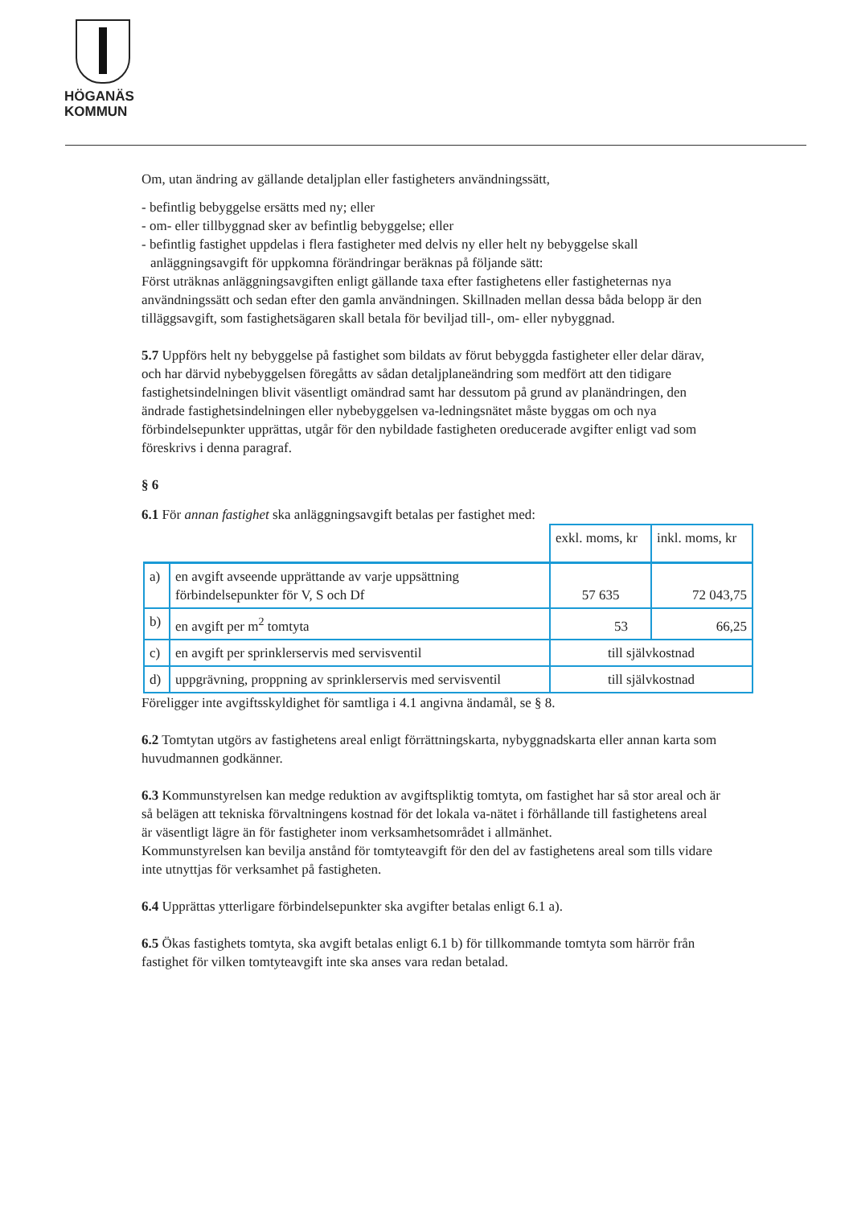HÖGANÄS
KOMMUN
Om, utan ändring av gällande detaljplan eller fastigheters användningssätt,
- befintlig bebyggelse ersätts med ny; eller
- om- eller tillbyggnad sker av befintlig bebyggelse; eller
- befintlig fastighet uppdelas i flera fastigheter med delvis ny eller helt ny bebyggelse skall anläggningsavgift för uppkomna förändringar beräknas på följande sätt:
Först uträknas anläggningsavgiften enligt gällande taxa efter fastighetens eller fastigheternas nya användningssätt och sedan efter den gamla användningen. Skillnaden mellan dessa båda belopp är den tilläggsavgift, som fastighetsägaren skall betala för beviljad till-, om- eller nybyggnad.
5.7 Uppförs helt ny bebyggelse på fastighet som bildats av förut bebyggda fastigheter eller delar därav, och har därvid nybebyggelsen föregåtts av sådan detaljplaneändring som medfört att den tidigare fastighetsindelningen blivit väsentligt omändrad samt har dessutom på grund av planändringen, den ändrade fastighetsindelningen eller nybebyggelsen va-ledningsnätet måste byggas om och nya förbindelsepunkter upprättas, utgår för den nybildade fastigheten oreducerade avgifter enligt vad som föreskrivs i denna paragraf.
§ 6
6.1 För annan fastighet ska anläggningsavgift betalas per fastighet med:
| | | exkl. moms, kr | inkl. moms, kr |
| a) | en avgift avseende upprättande av varje uppsättning förbindelsepunkter för V, S och Df | 57 635 | 72 043,75 |
| b) | en avgift per m<sup>2</sup> tomtyta | 53 | 66,25 |
| c) | en avgift per sprinklerservis med servisventil | till självkostnad | |
| d) | uppgrävning, proppning av sprinklerservis med servisventil | till självkostnad | |
Föreligger inte avgiftsskyldighet för samtliga i 4.1 angivna ändamål, se § 8.
6.2 Tomtytan utgörs av fastighetens areal enligt förrättningskarta, nybyggnadskarta eller annan karta som huvudmannen godkänner.
6.3 Kommunstyrelsen kan medge reduktion av avgiftspliktig tomtyta, om fastighet har så stor areal och är så belägen att tekniska förvaltningens kostnad för det lokala va-nätet i förhållande till fastighetens areal är väsentligt lägre än för fastigheter inom verksamhetsområdet i allmänhet.
Kommunstyrelsen kan bevilja anstånd för tomtyteavgift för den del av fastighetens areal som tills vidare inte utnyttjas för verksamhet på fastigheten.
6.4 Upprättas ytterligare förbindelsepunkter ska avgifter betalas enligt 6.1 a).
6.5 Ökas fastighets tomtyta, ska avgift betalas enligt 6.1 b) för tillkommande tomtyta som härrör från fastighet för vilken tomtyteavgift inte ska anses vara redan betalad.